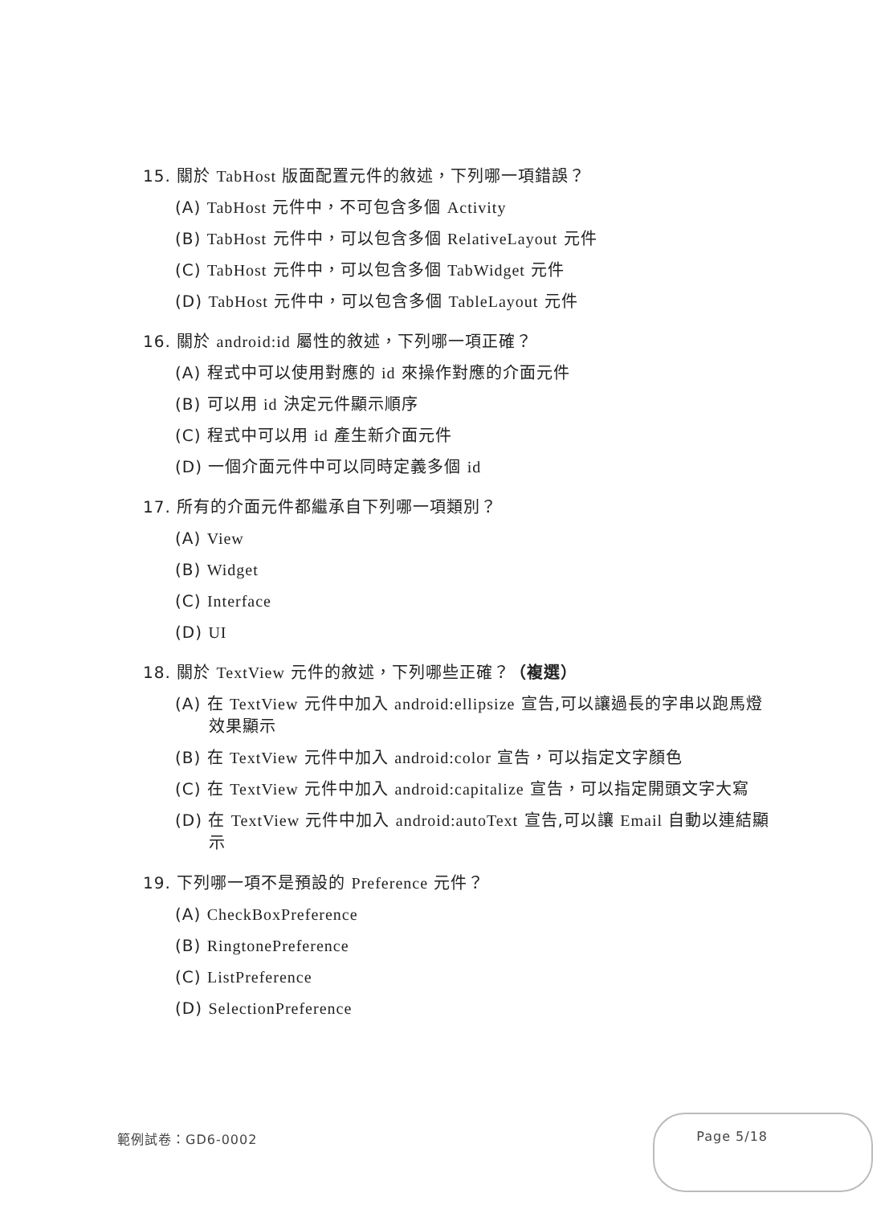15. 關於 TabHost 版面配置元件的敘述，下列哪一項錯誤？
(A) TabHost 元件中，不可包含多個 Activity
(B) TabHost 元件中，可以包含多個 RelativeLayout 元件
(C) TabHost 元件中，可以包含多個 TabWidget 元件
(D) TabHost 元件中，可以包含多個 TableLayout 元件
16. 關於 android:id 屬性的敘述，下列哪一項正確？
(A) 程式中可以使用對應的 id 來操作對應的介面元件
(B) 可以用 id 決定元件顯示順序
(C) 程式中可以用 id 產生新介面元件
(D) 一個介面元件中可以同時定義多個 id
17. 所有的介面元件都繼承自下列哪一項類別？
(A) View
(B) Widget
(C) Interface
(D) UI
18. 關於 TextView 元件的敘述，下列哪些正確？（複選）
(A) 在 TextView 元件中加入 android:ellipsize 宣告,可以讓過長的字串以跑馬燈效果顯示
(B) 在 TextView 元件中加入 android:color 宣告，可以指定文字顏色
(C) 在 TextView 元件中加入 android:capitalize 宣告，可以指定開頭文字大寫
(D) 在 TextView 元件中加入 android:autoText 宣告,可以讓 Email 自動以連結顯示
19. 下列哪一項不是預設的 Preference 元件？
(A) CheckBoxPreference
(B) RingtonePreference
(C) ListPreference
(D) SelectionPreference
範例試卷：GD6-0002 Page 5/18